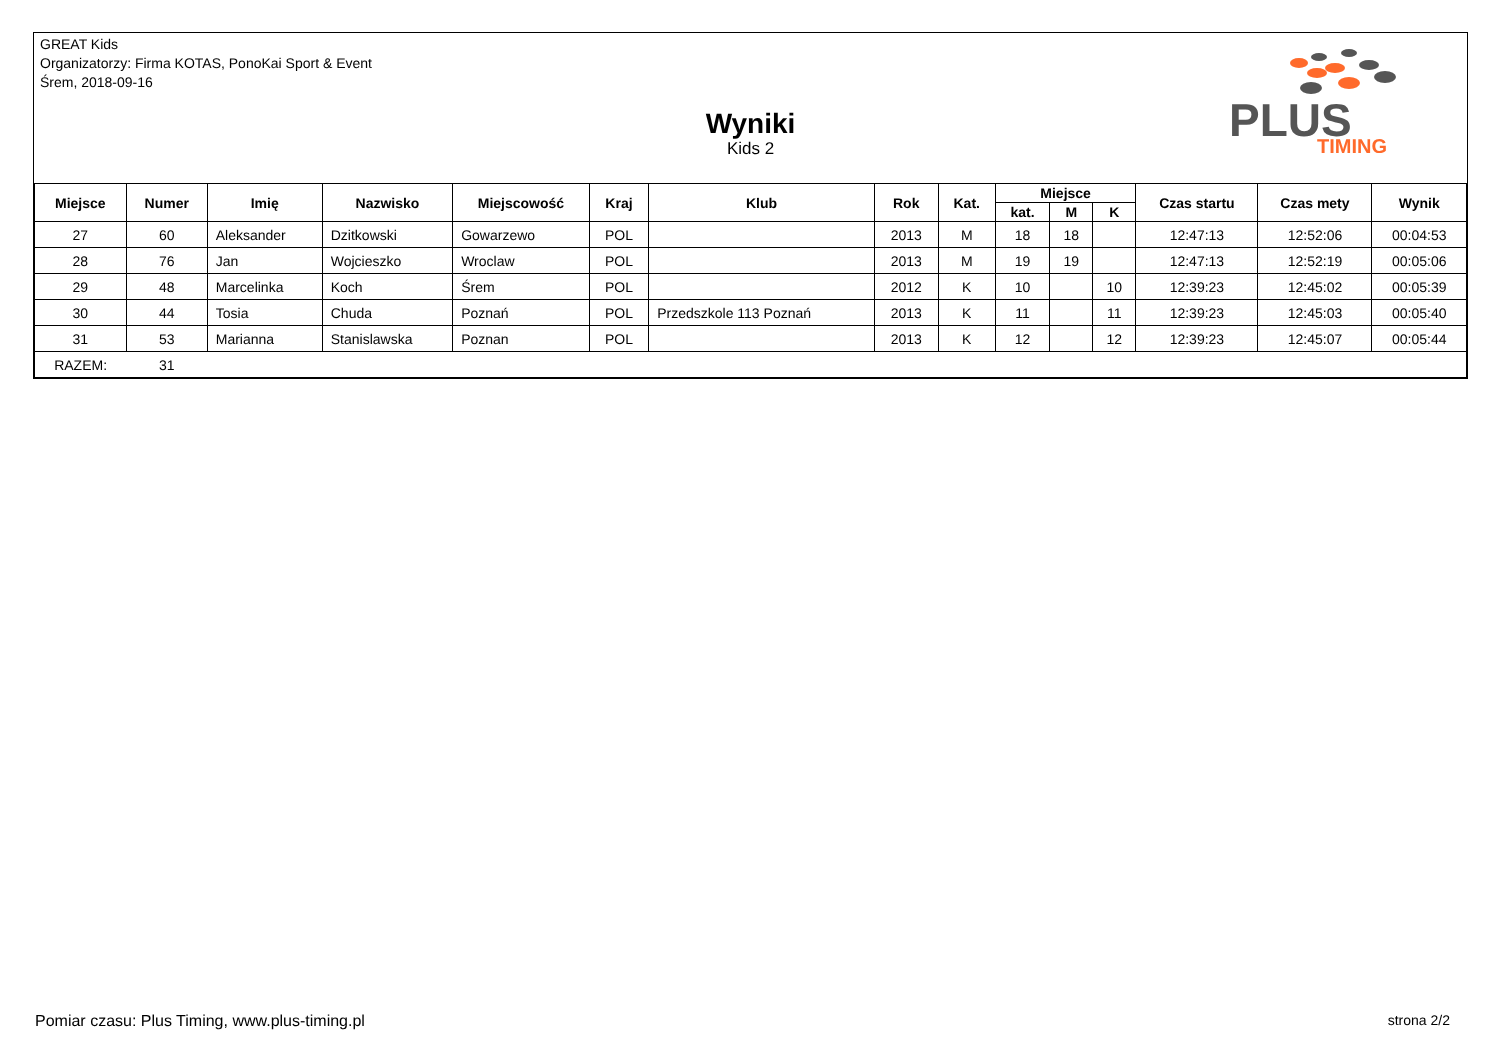GREAT Kids
Organizatorzy: Firma KOTAS, PonoKai Sport & Event
Śrem, 2018-09-16
Wyniki
Kids 2
PLUS
TIMING
| Miejsce | Numer | Imię | Nazwisko | Miejscowość | Kraj | Klub | Rok | Kat. | Miejsce | | | Czas startu | Czas mety | Wynik |
| --- | --- | --- | --- | --- | --- | --- | --- | --- | --- | --- | --- | --- | --- | --- |
| | | | | | | | | | kat. | M | K | | | |
| 27 | 60 | Aleksander | Dzitkowski | Gowarzewo | POL | | 2013 | M | 18 | 18 | | 12:47:13 | 12:52:06 | 00:04:53 |
| 28 | 76 | Jan | Wojcieszko | Wroclaw | POL | | 2013 | M | 19 | 19 | | 12:47:13 | 12:52:19 | 00:05:06 |
| 29 | 48 | Marcelinka | Koch | Śrem | POL | | 2012 | K | 10 | | 10 | 12:39:23 | 12:45:02 | 00:05:39 |
| 30 | 44 | Tosia | Chuda | Poznań | POL | Przedszkole 113 Poznań | 2013 | K | 11 | | 11 | 12:39:23 | 12:45:03 | 00:05:40 |
| 31 | 53 | Marianna | Stanislawska | Poznan | POL | | 2013 | K | 12 | | 12 | 12:39:23 | 12:45:07 | 00:05:44 |
| RAZEM: | 31 | | | | | | | | | | | | | |
Pomiar czasu: Plus Timing, www.plus-timing.pl strona 2/2